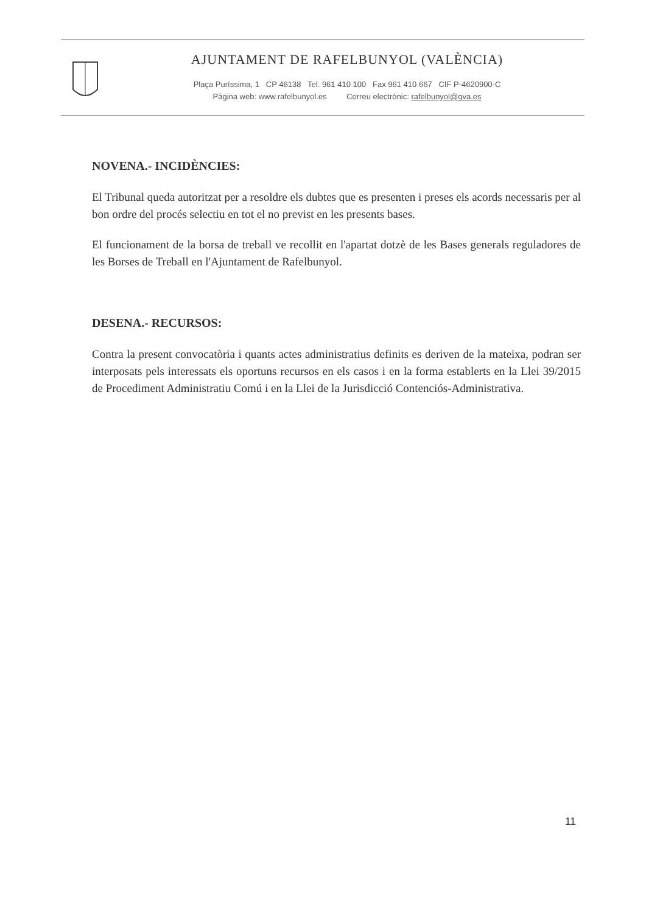AJUNTAMENT DE RAFELBUNYOL (VALÈNCIA)
Plaça Puríssima, 1 CP 46138 Tel. 961 410 100 Fax 961 410 667 CIF P-4620900-C
Pàgina web: www.rafelbunyol.es Correu electrònic: rafelbunyol@gva.es
NOVENA.- INCIDÈNCIES:
El Tribunal queda autoritzat per a resoldre els dubtes que es presenten i preses els acords necessaris per al bon ordre del procés selectiu en tot el no previst en les presents bases.
El funcionament de la borsa de treball ve recollit en l'apartat dotzè de les Bases generals reguladores de les Borses de Treball en l'Ajuntament de Rafelbunyol.
DESENA.- RECURSOS:
Contra la present convocatòria i quants actes administratius definits es deriven de la mateixa, podran ser interposats pels interessats els oportuns recursos en els casos i en la forma establerts en la Llei 39/2015 de Procediment Administratiu Comú i en la Llei de la Jurisdicció Contenciós-Administrativa.
11